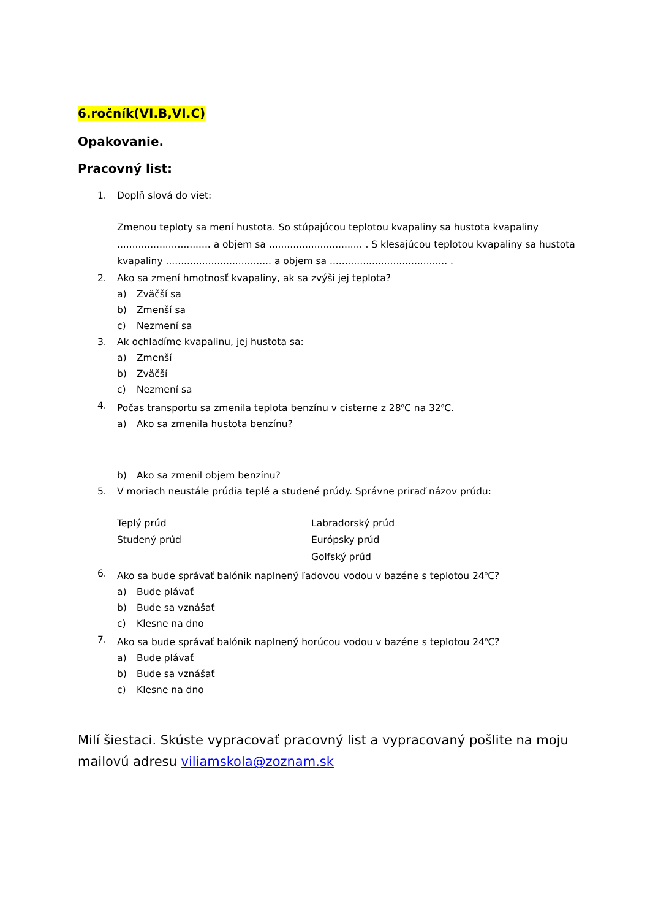6.ročník(VI.B,VI.C)
Opakovanie.
Pracovný list:
1. Doplň slová do viet:
Zmenou teploty sa mení hustota. So stúpajúcou teplotou kvapaliny sa hustota kvapaliny ............................... a objem sa ............................... . S klesajúcou teplotou kvapaliny sa hustota kvapaliny ................................... a objem sa ....................................... .
2. Ako sa zmení hmotnosť kvapaliny, ak sa zvýši jej teplota?
a) Zväčší sa
b) Zmenší sa
c) Nezmení sa
3. Ak ochladíme kvapalinu, jej hustota sa:
a) Zmenší
b) Zväčší
c) Nezmení sa
4. Počas transportu sa zmenila teplota benzínu v cisterne z 28<sup>o</sup>C na 32<sup>o</sup>C.
a) Ako sa zmenila hustota benzínu?
b) Ako sa zmenil objem benzínu?
5. V moriach neustále prúdia teplé a studené prúdy. Správne priraď názov prúdu:
Teplý prúd
Studený prúd
Labradorský prúd
Európsky prúd
Golfský prúd
6. Ako sa bude správať balónik naplnený ľadovou vodou v bazéne s teplotou 24<sup>o</sup>C?
a) Bude plávať
b) Bude sa vznášať
c) Klesne na dno
7. Ako sa bude správať balónik naplnený horúcou vodou v bazéne s teplotou 24<sup>o</sup>C?
a) Bude plávať
b) Bude sa vznášať
c) Klesne na dno
Milí šiestaci. Skúste vypracovať pracovný list a vypracovaný pošlite na moju mailovú adresu viliamskola@zoznam.sk